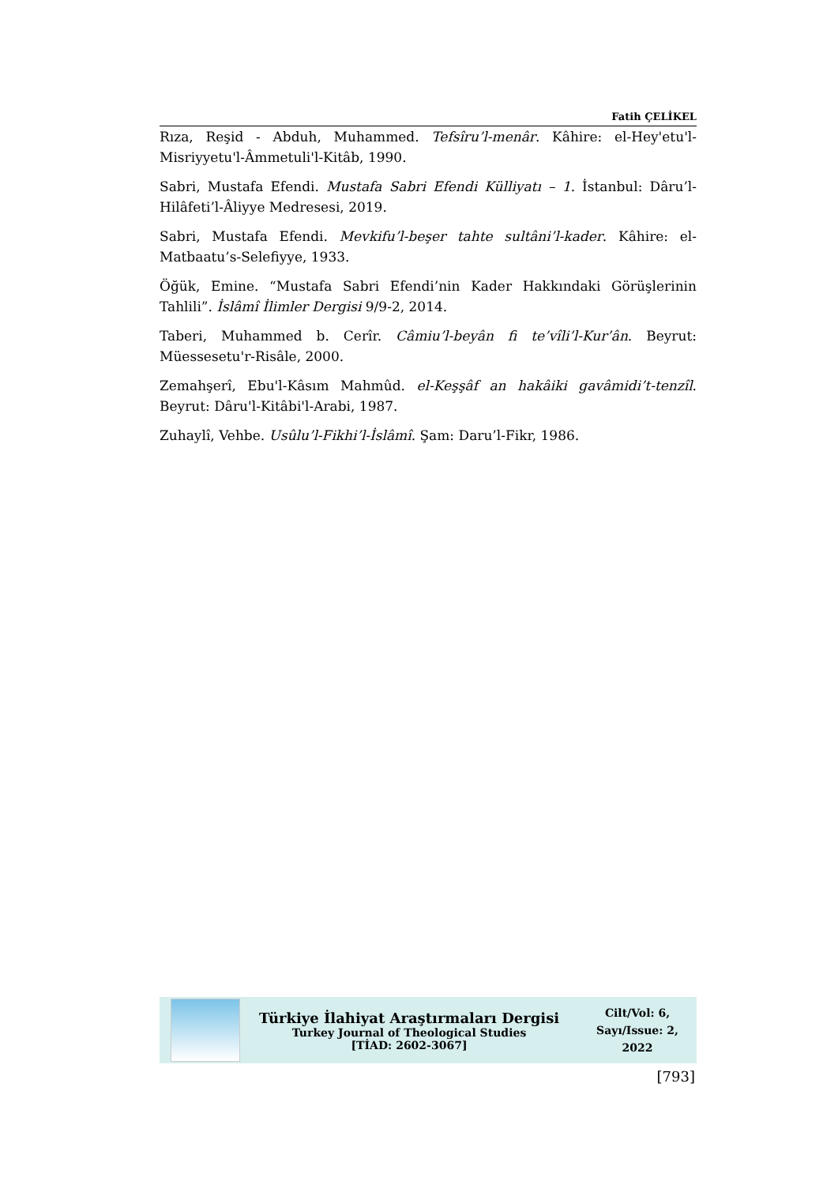Fatih ÇELİKEL
Rıza, Reşid - Abduh, Muhammed. Tefsîru’l-menâr. Kâhire: el-Hey'etu'l-Misriyyetu'l-Âmmetuli'l-Kitâb, 1990.
Sabri, Mustafa Efendi. Mustafa Sabri Efendi Külliyatı – 1. İstanbul: Dâru’l-Hilâfeti’l-Âliyye Medresesi, 2019.
Sabri, Mustafa Efendi. Mevkifu’l-beşer tahte sultâni’l-kader. Kâhire: el-Matbaatu’s-Selefiyye, 1933.
Öğük, Emine. “Mustafa Sabri Efendi’nin Kader Hakkındaki Görüşlerinin Tahlili”. İslâmî İlimler Dergisi 9/9-2, 2014.
Taberi, Muhammed b. Cerîr. Câmiu’l-beyân fi te’vîli’l-Kur’ân. Beyrut: Müessesetu'r-Risâle, 2000.
Zemahşerî, Ebu'l-Kâsım Mahmûd. el-Keşşâf an hakâiki gavâmidi’t-tenzîl. Beyrut: Dâru'l-Kitâbi'l-Arabi, 1987.
Zuhaylî, Vehbe. Usûlu’l-Fikhi’l-İslâmî. Şam: Daru’l-Fikr, 1986.
Türkiye İlahiyat Araştırmaları Dergisi
Turkey Journal of Theological Studies
[TİAD: 2602-3067]
Cilt/Vol: 6,
Sayı/Issue: 2,
2022
[793]